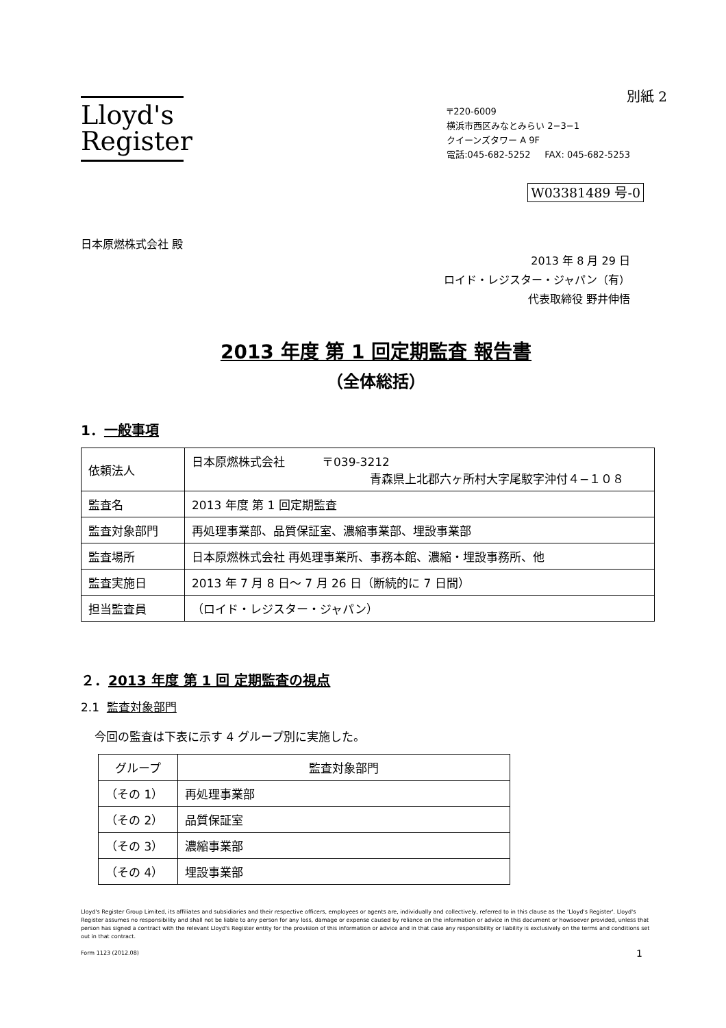別紙 2
Lloyd's
Register
〒220-6009
横浜市西区みなとみらい 2−3−1
クイーンズタワー A 9F
電話:045-682-5252 FAX: 045-682-5253
W03381489 号-0
日本原燃株式会社 殿
2013 年 8 月 29 日
ロイド・レジスター・ジャパン（有）
代表取締役 野井伸悟
2013 年度 第 1 回定期監査 報告書
（全体総括）
1．一般事項
| 依頼法人 | 日本原燃株式会社 〒039-3212 青森県上北郡六ヶ所村大字尾駮字沖付４−１０８ |
| 監査名 | 2013 年度 第 1 回定期監査 |
| 監査対象部門 | 再処理事業部、品質保証室、濃縮事業部、埋設事業部 |
| 監査場所 | 日本原燃株式会社 再処理事業所、事務本館、濃縮・埋設事務所、他 |
| 監査実施日 | 2013 年 7 月 8 日〜 7 月 26 日（断続的に 7 日間） |
| 担当監査員 | （ロイド・レジスター・ジャパン） |
２．2013 年度 第 1 回 定期監査の視点
2.1 監査対象部門
今回の監査は下表に示す 4 グループ別に実施した。
| グループ | 監査対象部門 |
| --- | --- |
| （その 1） | 再処理事業部 |
| （その 2） | 品質保証室 |
| （その 3） | 濃縮事業部 |
| （その 4） | 埋設事業部 |
Lloyd's Register Group Limited, its affiliates and subsidiaries and their respective officers, employees or agents are, individually and collectively, referred to in this clause as the 'Lloyd's Register'. Lloyd's Register assumes no responsibility and shall not be liable to any person for any loss, damage or expense caused by reliance on the information or advice in this document or howsoever provided, unless that person has signed a contract with the relevant Lloyd's Register entity for the provision of this information or advice and in that case any responsibility or liability is exclusively on the terms and conditions set out in that contract.
Form 1123 (2012.08) 1